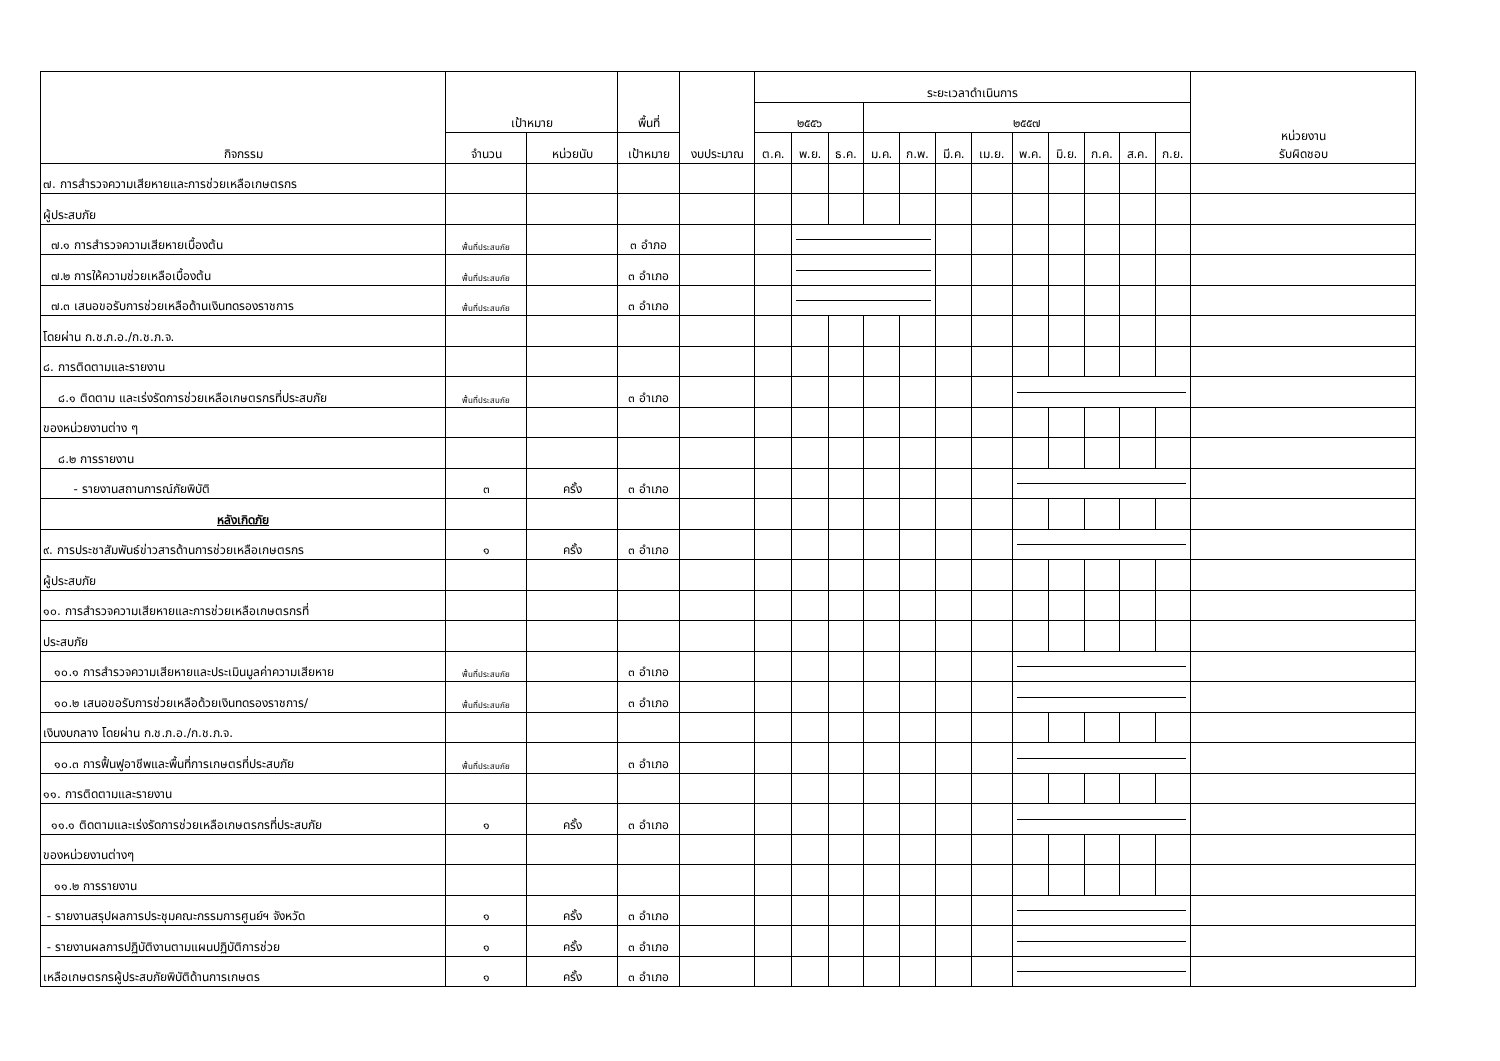| กิจกรรม | เป้าหมาย | | พื้นที่ | งบประมาณ | ระยะเวลาดำเนินการ | | | | | | | | | | | | หน่วยงาน รับผิดชอบ |
| --- | --- | --- | --- | --- | --- | --- | --- | --- | --- | --- | --- | --- | --- | --- | --- | --- | --- |
| | | | | | ๒๕๕๖ | | | ๒๕๕๗ | | | | | | | | | |
| | จำนวน | หน่วยนับ | เป้าหมาย | | ต.ค. | พ.ย. | ธ.ค. | ม.ค. | ก.พ. | มี.ค. | เม.ย. | พ.ค. | มิ.ย. | ก.ค. | ส.ค. | ก.ย. | |
| ๗. การสำรวจความเสียหายและการช่วยเหลือเกษตรกร | | | | | | | | | | | | | | | | | |
| ผู้ประสบภัย | | | | | | | | | | | | | | | | | |
| ๗.๑ การสำรวจความเสียหายเบื้องต้น | พื้นที่ประสบภัย | | ๓ อำภอ | | | | | | | | | | | | | | |
| ๗.๒ การให้ความช่วยเหลือเบื้องต้น | พื้นที่ประสบภัย | | ๓ อำเภอ | | | | | | | | | | | | | | |
| ๗.๓ เสนอขอรับการช่วยเหลือด้านเงินทดรองราชการ | พื้นที่ประสบภัย | | ๓ อำเภอ | | | | | | | | | | | | | | |
| โดยผ่าน ก.ช.ภ.อ./ก.ช.ภ.จ. | | | | | | | | | | | | | | | | | |
| ๘. การติดตามและรายงาน | | | | | | | | | | | | | | | | | |
| ๘.๑ ติดตาม และเร่งรัดการช่วยเหลือเกษตรกรที่ประสบภัย | พื้นที่ประสบภัย | | ๓ อำเภอ | | | | | | | | | | | | | | |
| ของหน่วยงานต่าง ๆ | | | | | | | | | | | | | | | | | |
| ๘.๒ การรายงาน | | | | | | | | | | | | | | | | | |
| - รายงานสถานการณ์ภัยพิบัติ | ๓ | ครั้ง | ๓ อำเภอ | | | | | | | | | | | | | | |
| หลังเกิดภัย | | | | | | | | | | | | | | | | | |
| ๙. การประชาสัมพันธ์ข่าวสารด้านการช่วยเหลือเกษตรกร | ๑ | ครั้ง | ๓ อำเภอ | | | | | | | | | | | | | | |
| ผู้ประสบภัย | | | | | | | | | | | | | | | | | |
| ๑๐. การสำรวจความเสียหายและการช่วยเหลือเกษตรกรที่ | | | | | | | | | | | | | | | | | |
| ประสบภัย | | | | | | | | | | | | | | | | | |
| ๑๐.๑ การสำรวจความเสียหายและประเมินมูลค่าความเสียหาย | พื้นที่ประสบภัย | | ๓ อำเภอ | | | | | | | | | | | | | | |
| ๑๐.๒ เสนอขอรับการช่วยเหลือด้วยเงินทดรองราชการ/ | พื้นที่ประสบภัย | | ๓ อำเภอ | | | | | | | | | | | | | | |
| เงินงบกลาง โดยผ่าน ก.ช.ภ.อ./ก.ช.ภ.จ. | | | | | | | | | | | | | | | | | |
| ๑๐.๓ การฟื้นฟูอาชีพและพื้นที่การเกษตรที่ประสบภัย | พื้นที่ประสบภัย | | ๓ อำเภอ | | | | | | | | | | | | | | |
| ๑๑. การติดตามและรายงาน | | | | | | | | | | | | | | | | | |
| ๑๑.๑ ติดตามและเร่งรัดการช่วยเหลือเกษตรกรที่ประสบภัย | ๑ | ครั้ง | ๓ อำเภอ | | | | | | | | | | | | | | |
| ของหน่วยงานต่างๆ | | | | | | | | | | | | | | | | | |
| ๑๑.๒ การรายงาน | | | | | | | | | | | | | | | | | |
| - รายงานสรุปผลการประชุมคณะกรรมการศูนย์ฯ จังหวัด | ๑ | ครั้ง | ๓ อำเภอ | | | | | | | | | | | | | | |
| - รายงานผลการปฏิบัติงานตามแผนปฏิบัติการช่วย | ๑ | ครั้ง | ๓ อำเภอ | | | | | | | | | | | | | | |
| เหลือเกษตรกรผู้ประสบภัยพิบัติด้านการเกษตร | ๑ | ครั้ง | ๓ อำเภอ | | | | | | | | | | | | | | |